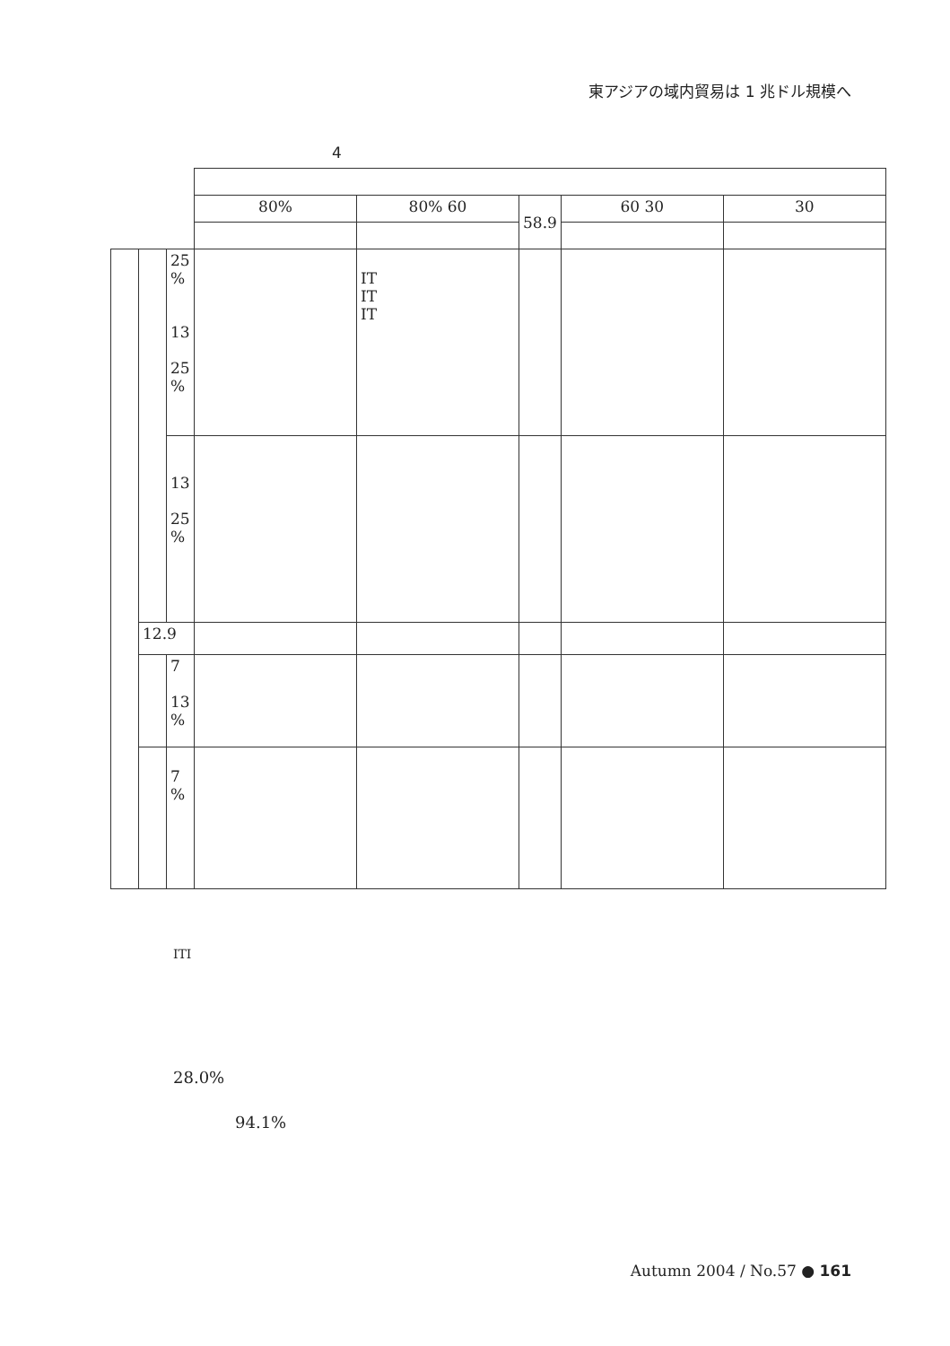東アジアの域内貿易は 1 兆ドル規模へ
4
| | | | 80% | 80% 60 | 58.9 | 60 30 | 30 |
| | | 25 % 13 25 % | | IT IT IT | | | |
| | | 13 25 % | | | | | |
| | 12.9 | | | | | | |
| | | 7 13 % | | | | | |
| | | 7 % | | | | | |
ITI
28.0%
94.1%
Autumn 2004 / No.57 ● 161